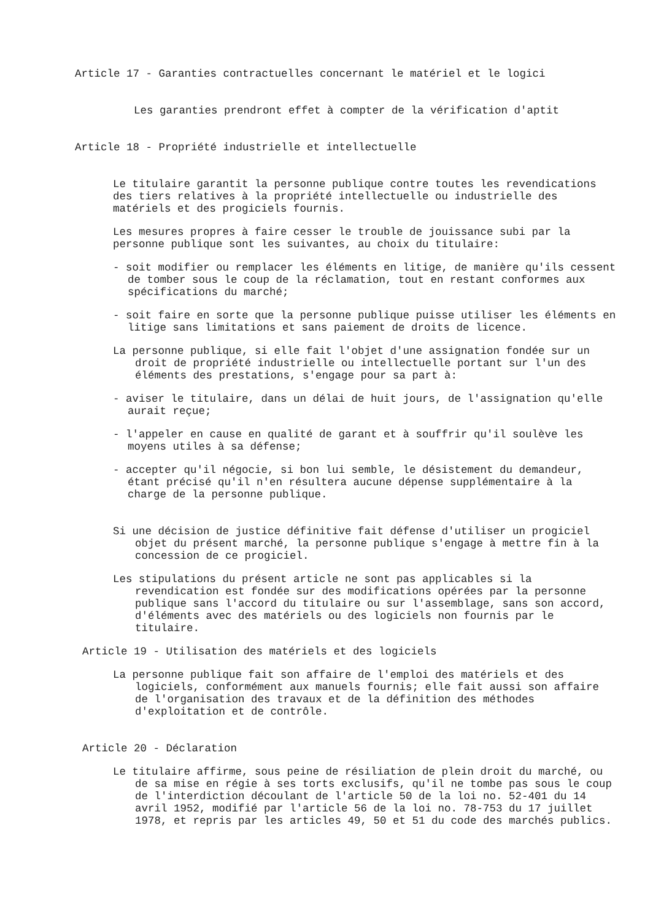Article 17 - Garanties contractuelles concernant le matériel et le logici
Les garanties prendront effet à compter de la vérification d'aptit
Article 18 - Propriété industrielle et intellectuelle
Le titulaire garantit la personne publique contre toutes les revendications des tiers relatives à la propriété intellectuelle ou industrielle des matériels et des progiciels fournis.
Les mesures propres à faire cesser le trouble de jouissance subi par la personne publique sont les suivantes, au choix du titulaire:
- soit modifier ou remplacer les éléments en litige, de manière qu'ils cessent de tomber sous le coup de la réclamation, tout en restant conformes aux spécifications du marché;
- soit faire en sorte que la personne publique puisse utiliser les éléments en litige sans limitations et sans paiement de droits de licence.
La personne publique, si elle fait l'objet d'une assignation fondée sur un droit de propriété industrielle ou intellectuelle portant sur l'un des éléments des prestations, s'engage pour sa part à:
- aviser le titulaire, dans un délai de huit jours, de l'assignation qu'elle aurait reçue;
- l'appeler en cause en qualité de garant et à souffrir qu'il soulève les moyens utiles à sa défense;
- accepter qu'il négocie, si bon lui semble, le désistement du demandeur, étant précisé qu'il n'en résultera aucune dépense supplémentaire à la charge de la personne publique.
Si une décision de justice définitive fait défense d'utiliser un progiciel objet du présent marché, la personne publique s'engage à mettre fin à la concession de ce progiciel.
Les stipulations du présent article ne sont pas applicables si la revendication est fondée sur des modifications opérées par la personne publique sans l'accord du titulaire ou sur l'assemblage, sans son accord, d'éléments avec des matériels ou des logiciels non fournis par le titulaire.
Article 19 - Utilisation des matériels et des logiciels
La personne publique fait son affaire de l'emploi des matériels et des logiciels, conformément aux manuels fournis; elle fait aussi son affaire de l'organisation des travaux et de la définition des méthodes d'exploitation et de contrôle.
Article 20 - Déclaration
Le titulaire affirme, sous peine de résiliation de plein droit du marché, ou de sa mise en régie à ses torts exclusifs, qu'il ne tombe pas sous le coup de l'interdiction découlant de l'article 50 de la loi no. 52-401 du 14 avril 1952, modifié par l'article 56 de la loi no. 78-753 du 17 juillet 1978, et repris par les articles 49, 50 et 51 du code des marchés publics.